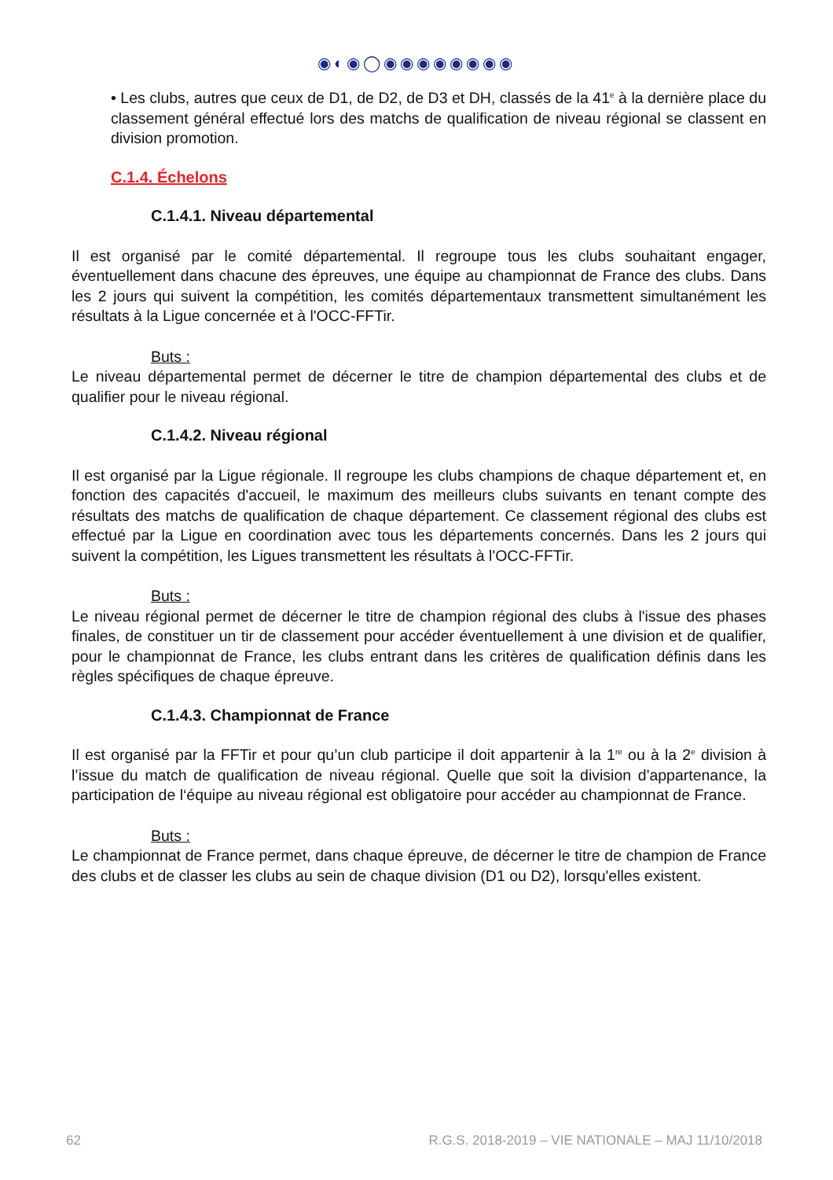◉◐◉◯◉◉◉◉◉◉◉◉
• Les clubs, autres que ceux de D1, de D2, de D3 et DH, classés de la 41<sup>e</sup> à la dernière place du classement général effectué lors des matchs de qualification de niveau régional se classent en division promotion.
C.1.4. Échelons
C.1.4.1. Niveau départemental
Il est organisé par le comité départemental. Il regroupe tous les clubs souhaitant engager, éventuellement dans chacune des épreuves, une équipe au championnat de France des clubs. Dans les 2 jours qui suivent la compétition, les comités départementaux transmettent simultanément les résultats à la Ligue concernée et à l'OCC-FFTir.
Buts :
Le niveau départemental permet de décerner le titre de champion départemental des clubs et de qualifier pour le niveau régional.
C.1.4.2. Niveau régional
Il est organisé par la Ligue régionale. Il regroupe les clubs champions de chaque département et, en fonction des capacités d'accueil, le maximum des meilleurs clubs suivants en tenant compte des résultats des matchs de qualification de chaque département. Ce classement régional des clubs est effectué par la Ligue en coordination avec tous les départements concernés. Dans les 2 jours qui suivent la compétition, les Ligues transmettent les résultats à l'OCC-FFTir.
Buts :
Le niveau régional permet de décerner le titre de champion régional des clubs à l'issue des phases finales, de constituer un tir de classement pour accéder éventuellement à une division et de qualifier, pour le championnat de France, les clubs entrant dans les critères de qualification définis dans les règles spécifiques de chaque épreuve.
C.1.4.3. Championnat de France
Il est organisé par la FFTir et pour qu’un club participe il doit appartenir à la 1<sup>re</sup> ou à la 2<sup>e</sup> division à l’issue du match de qualification de niveau régional. Quelle que soit la division d'appartenance, la participation de l‘équipe au niveau régional est obligatoire pour accéder au championnat de France.
Buts :
Le championnat de France permet, dans chaque épreuve, de décerner le titre de champion de France des clubs et de classer les clubs au sein de chaque division (D1 ou D2), lorsqu'elles existent.
62 R.G.S. 2018-2019 – VIE NATIONALE – MAJ 11/10/2018